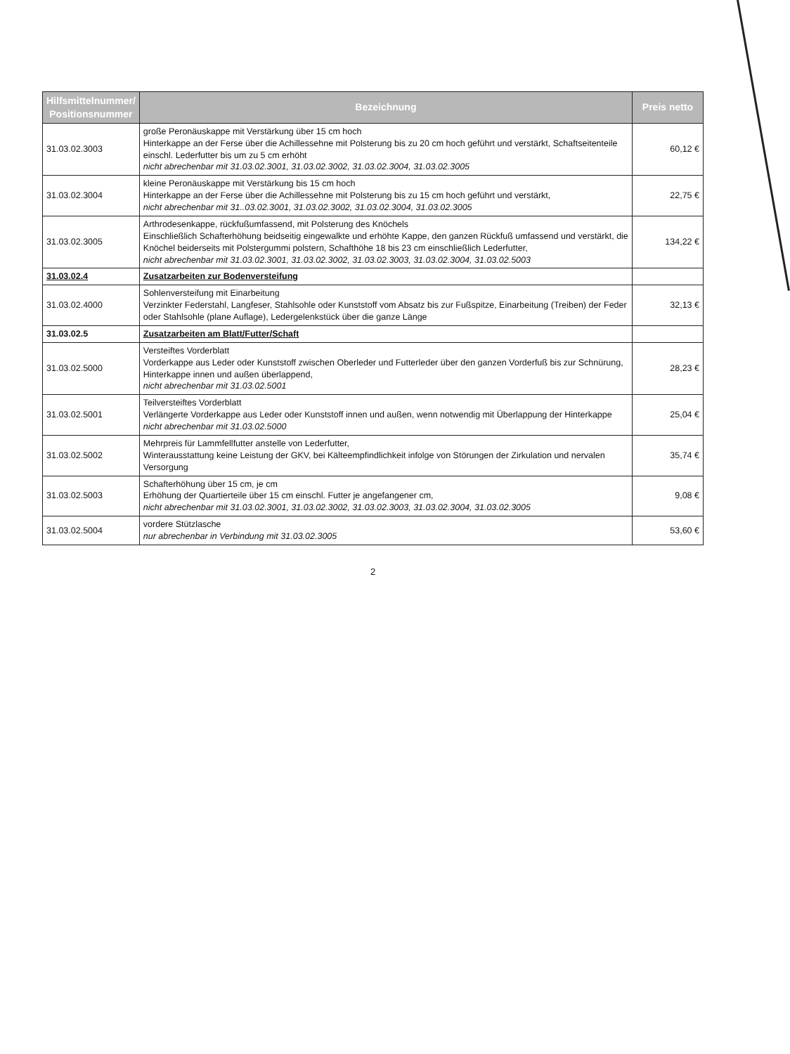| Hilfsmittelnummer/ Positionsnummer | Bezeichnung | Preis netto |
| --- | --- | --- |
| 31.03.02.3003 | große Peronäuskappe mit Verstärkung über 15 cm hoch Hinterkappe an der Ferse über die Achillessehne mit Polsterung bis zu 20 cm hoch geführt und verstärkt, Schaftseitenteile einschl. Lederfutter bis um zu 5 cm erhöht nicht abrechenbar mit 31.03.02.3001, 31.03.02.3002, 31.03.02.3004, 31.03.02.3005 | 60,12 € |
| 31.03.02.3004 | kleine Peronäuskappe mit Verstärkung bis 15 cm hoch Hinterkappe an der Ferse über die Achillessehne mit Polsterung bis zu 15 cm hoch geführt und verstärkt, nicht abrechenbar mit 31..03.02.3001, 31.03.02.3002, 31.03.02.3004, 31.03.02.3005 | 22,75 € |
| 31.03.02.3005 | Arthrodesenkappe, rückfußumfassend, mit Polsterung des Knöchels Einschließlich Schafterhöhung beidseitig eingewalkte und erhöhte Kappe, den ganzen Rückfuß umfassend und verstärkt, die Knöchel beiderseits mit Polstergummi polstern, Schafthöhe 18 bis 23 cm einschließlich Lederfutter, nicht abrechenbar mit 31.03.02.3001, 31.03.02.3002, 31.03.02.3003, 31.03.02.3004, 31.03.02.5003 | 134,22 € |
| 31.03.02.4 | Zusatzarbeiten zur Bodenversteifung | |
| 31.03.02.4000 | Sohlenversteifung mit Einarbeitung Verzinkter Federstahl, Langfeser, Stahlsohle oder Kunststoff vom Absatz bis zur Fußspitze, Einarbeitung (Treiben) der Feder oder Stahlsohle (plane Auflage), Ledergelenkstück über die ganze Länge | 32,13 € |
| 31.03.02.5 | Zusatzarbeiten am Blatt/Futter/Schaft | |
| 31.03.02.5000 | Versteiftes Vorderblatt Vorderkappe aus Leder oder Kunststoff zwischen Oberleder und Futterleder über den ganzen Vorderfuß bis zur Schnürung, Hinterkappe innen und außen überlappend, nicht abrechenbar mit 31.03.02.5001 | 28,23 € |
| 31.03.02.5001 | Teilversteiftes Vorderblatt Verlängerte Vorderkappe aus Leder oder Kunststoff innen und außen, wenn notwendig mit Überlappung der Hinterkappe nicht abrechenbar mit 31.03.02.5000 | 25,04 € |
| 31.03.02.5002 | Mehrpreis für Lammfellfutter anstelle von Lederfutter, Winterausstattung keine Leistung der GKV, bei Kälteempfindlichkeit infolge von Störungen der Zirkulation und nervalen Versorgung | 35,74 € |
| 31.03.02.5003 | Schafterhöhung über 15 cm, je cm Erhöhung der Quartierteile über 15 cm einschl. Futter je angefangener cm, nicht abrechenbar mit 31.03.02.3001, 31.03.02.3002, 31.03.02.3003, 31.03.02.3004, 31.03.02.3005 | 9,08 € |
| 31.03.02.5004 | vordere Stützlasche nur abrechenbar in Verbindung mit 31.03.02.3005 | 53,60 € |
2